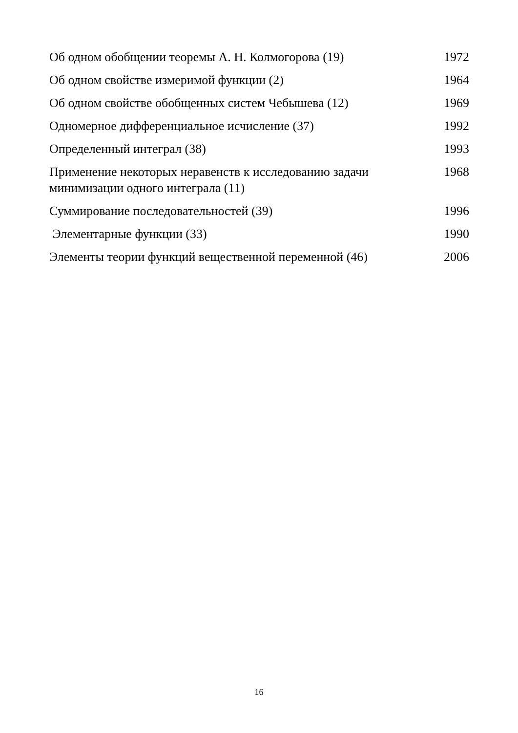| Об одном обобщении теоремы А. Н. Колмогорова (19) | 1972 |
| Об одном свойстве измеримой функции (2) | 1964 |
| Об одном свойстве обобщенных систем Чебышева (12) | 1969 |
| Одномерное дифференциальное исчисление (37) | 1992 |
| Определенный интеграл (38) | 1993 |
| Применение некоторых неравенств к исследованию задачи минимизации одного интеграла (11) | 1968 |
| Суммирование последовательностей (39) | 1996 |
| Элементарные функции (33) | 1990 |
| Элементы теории функций вещественной переменной (46) | 2006 |
16